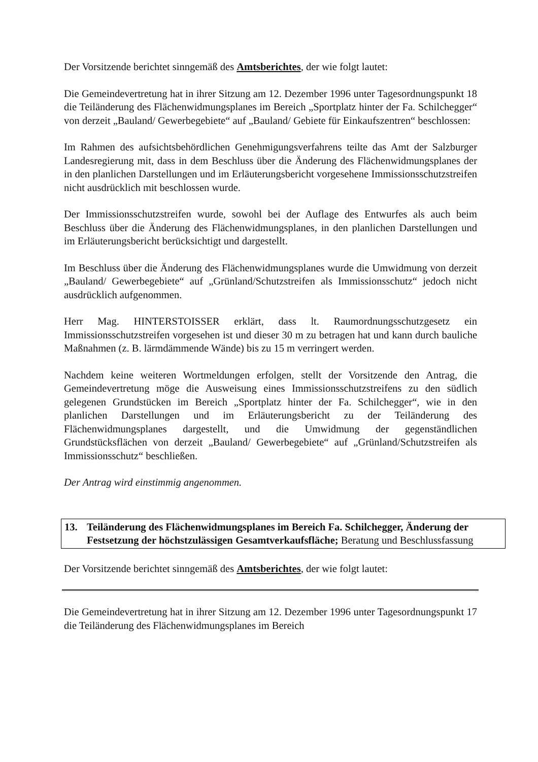Der Vorsitzende berichtet sinngemäß des Amtsberichtes, der wie folgt lautet:
Die Gemeindevertretung hat in ihrer Sitzung am 12. Dezember 1996 unter Tagesordnungspunkt 18 die Teiländerung des Flächenwidmungsplanes im Bereich „Sportplatz hinter der Fa. Schilchegger“ von derzeit „Bauland/ Gewerbegebiete“ auf „Bauland/ Gebiete für Einkaufszentren“ beschlossen:
Im Rahmen des aufsichtsbehördlichen Genehmigungsverfahrens teilte das Amt der Salzburger Landesregierung mit, dass in dem Beschluss über die Änderung des Flächenwidmungsplanes der in den planlichen Darstellungen und im Erläuterungsbericht vorgesehene Immissionsschutzstreifen nicht ausdrücklich mit beschlossen wurde.
Der Immissionsschutzstreifen wurde, sowohl bei der Auflage des Entwurfes als auch beim Beschluss über die Änderung des Flächenwidmungsplanes, in den planlichen Darstellungen und im Erläuterungsbericht berücksichtigt und dargestellt.
Im Beschluss über die Änderung des Flächenwidmungsplanes wurde die Umwidmung von derzeit „Bauland/ Gewerbegebiete“ auf „Grünland/Schutzstreifen als Immissionsschutz“ jedoch nicht ausdrücklich aufgenommen.
Herr Mag. HINTERSTOISSER erklärt, dass lt. Raumordnungsschutzgesetz ein Immissionsschutzstreifen vorgesehen ist und dieser 30 m zu betragen hat und kann durch bauliche Maßnahmen (z. B. lärmdämmende Wände) bis zu 15 m verringert werden.
Nachdem keine weiteren Wortmeldungen erfolgen, stellt der Vorsitzende den Antrag, die Gemeindevertretung möge die Ausweisung eines Immissionsschutzstreifens zu den südlich gelegenen Grundstücken im Bereich „Sportplatz hinter der Fa. Schilchegger“, wie in den planlichen Darstellungen und im Erläuterungsbericht zu der Teiländerung des Flächenwidmungsplanes dargestellt, und die Umwidmung der gegenständlichen Grundstücksflächen von derzeit „Bauland/ Gewerbegebiete“ auf „Grünland/Schutzstreifen als Immissionsschutz“ beschließen.
Der Antrag wird einstimmig angenommen.
13. Teiländerung des Flächenwidmungsplanes im Bereich Fa. Schilchegger, Änderung der Festsetzung der höchstzulässigen Gesamtverkaufsfläche; Beratung und Beschlussfassung
Der Vorsitzende berichtet sinngemäß des Amtsberichtes, der wie folgt lautet:
Die Gemeindevertretung hat in ihrer Sitzung am 12. Dezember 1996 unter Tagesordnungspunkt 17 die Teiländerung des Flächenwidmungsplanes im Bereich